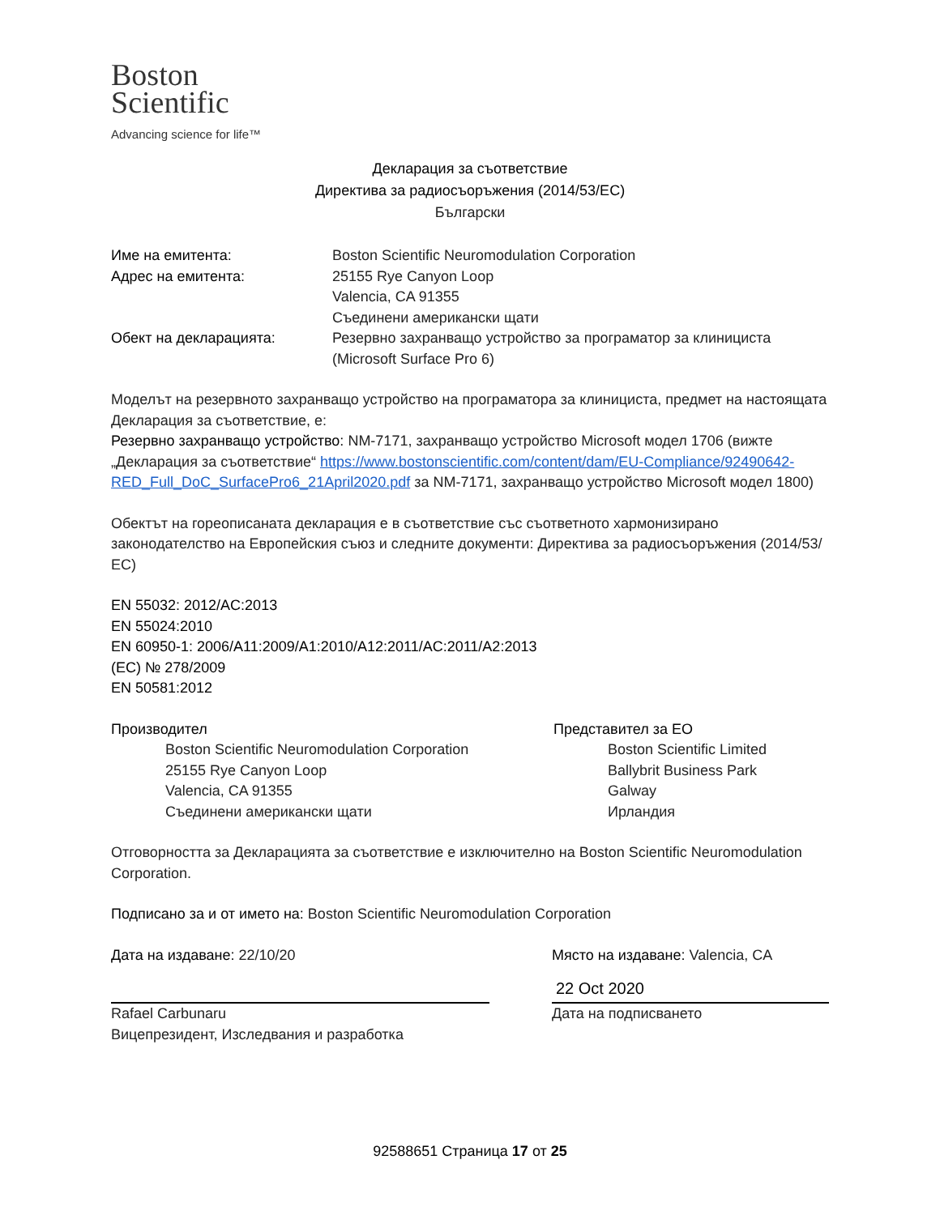Boston
Scientific
Advancing science for life™
Декларация за съответствие
Директива за радиосъоръжения (2014/53/ЕС)
Български
Име на емитента: Boston Scientific Neuromodulation Corporation
Адрес на емитента: 25155 Rye Canyon Loop
Valencia, CA 91355
Съединени американски щати
Обект на декларацията: Резервно захранващо устройство за програматор за клинициста
(Microsoft Surface Pro 6)
Моделът на резервното захранващо устройство на програматора за клинициста, предмет на настоящата Декларация за съответствие, е:
Резервно захранващо устройство: NM-7171, захранващо устройство Microsoft модел 1706 (вижте „Декларация за съответствие“ https://www.bostonscientific.com/content/dam/EU-Compliance/92490642-RED_Full_DoC_SurfacePro6_21April2020.pdf за NM-7171, захранващо устройство Microsoft модел 1800)
Обектът на гореописаната декларация е в съответствие със съответното хармонизирано законодателство на Европейския съюз и следните документи: Директива за радиосъоръжения (2014/53/ЕС)
EN 55032: 2012/AC:2013
EN 55024:2010
EN 60950-1: 2006/A11:2009/A1:2010/A12:2011/AC:2011/A2:2013
(ЕС) № 278/2009
EN 50581:2012
Производител
Boston Scientific Neuromodulation Corporation
25155 Rye Canyon Loop
Valencia, CA 91355
Съединени американски щати
Представител за ЕО
Boston Scientific Limited
Ballybrit Business Park
Galway
Ирландия
Отговорността за Декларацията за съответствие е изключително на Boston Scientific Neuromodulation Corporation.
Подписано за и от името на: Boston Scientific Neuromodulation Corporation
Дата на издаване: 22/10/20
Rafael Carbunaru
Вицепрезидент, Изследвания и разработка
Място на издаване: Valencia, CA
22 Oct 2020
Дата на подписването
92588651 Страница 17 от 25